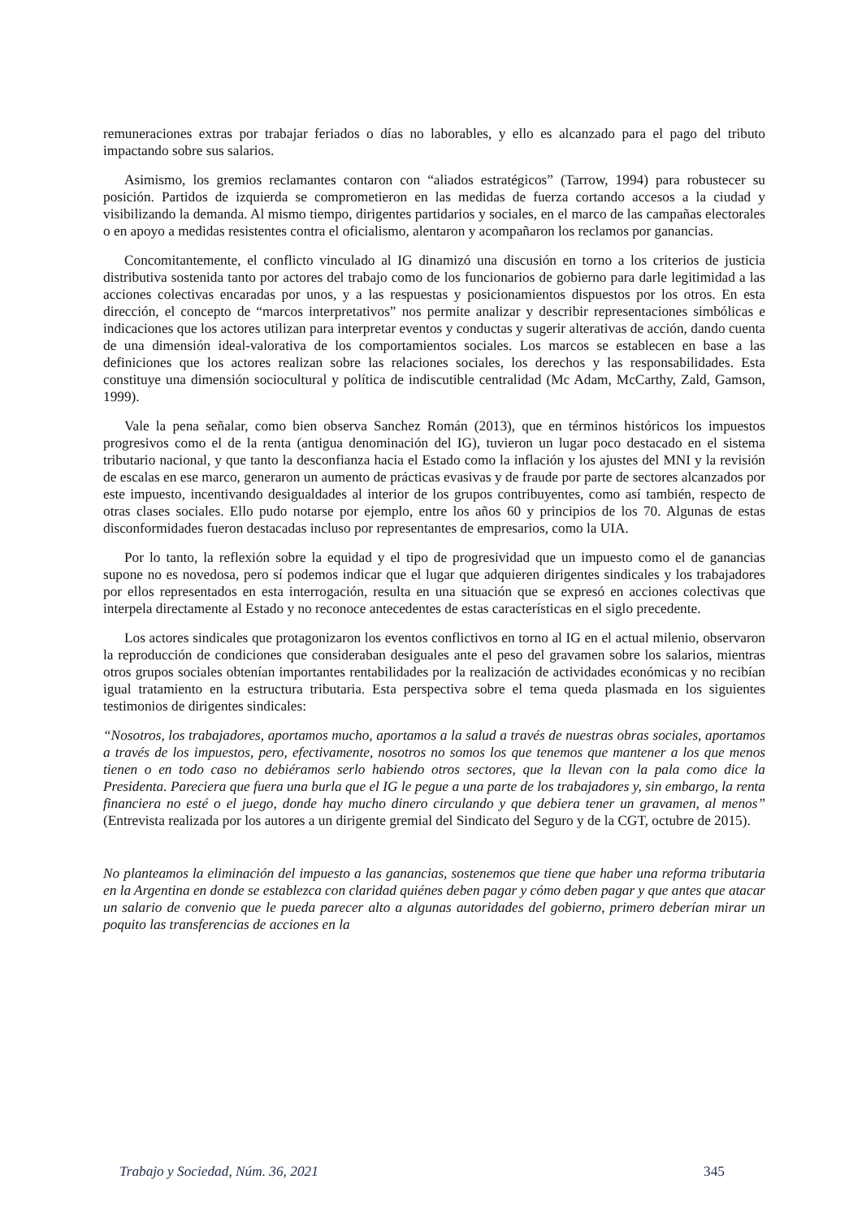remuneraciones extras por trabajar feriados o días no laborables, y ello es alcanzado para el pago del tributo impactando sobre sus salarios.
Asimismo, los gremios reclamantes contaron con “aliados estratégicos” (Tarrow, 1994) para robustecer su posición. Partidos de izquierda se comprometieron en las medidas de fuerza cortando accesos a la ciudad y visibilizando la demanda. Al mismo tiempo, dirigentes partidarios y sociales, en el marco de las campañas electorales o en apoyo a medidas resistentes contra el oficialismo, alentaron y acompañaron los reclamos por ganancias.
Concomitantemente, el conflicto vinculado al IG dinamizó una discusión en torno a los criterios de justicia distributiva sostenida tanto por actores del trabajo como de los funcionarios de gobierno para darle legitimidad a las acciones colectivas encaradas por unos, y a las respuestas y posicionamientos dispuestos por los otros. En esta dirección, el concepto de “marcos interpretativos” nos permite analizar y describir representaciones simbólicas e indicaciones que los actores utilizan para interpretar eventos y conductas y sugerir alterativas de acción, dando cuenta de una dimensión ideal-valorativa de los comportamientos sociales. Los marcos se establecen en base a las definiciones que los actores realizan sobre las relaciones sociales, los derechos y las responsabilidades. Esta constituye una dimensión sociocultural y política de indiscutible centralidad (Mc Adam, McCarthy, Zald, Gamson, 1999).
Vale la pena señalar, como bien observa Sanchez Román (2013), que en términos históricos los impuestos progresivos como el de la renta (antigua denominación del IG), tuvieron un lugar poco destacado en el sistema tributario nacional, y que tanto la desconfianza hacia el Estado como la inflación y los ajustes del MNI y la revisión de escalas en ese marco, generaron un aumento de prácticas evasivas y de fraude por parte de sectores alcanzados por este impuesto, incentivando desigualdades al interior de los grupos contribuyentes, como así también, respecto de otras clases sociales. Ello pudo notarse por ejemplo, entre los años 60 y principios de los 70. Algunas de estas disconformidades fueron destacadas incluso por representantes de empresarios, como la UIA.
Por lo tanto, la reflexión sobre la equidad y el tipo de progresividad que un impuesto como el de ganancias supone no es novedosa, pero sí podemos indicar que el lugar que adquieren dirigentes sindicales y los trabajadores por ellos representados en esta interrogación, resulta en una situación que se expresó en acciones colectivas que interpela directamente al Estado y no reconoce antecedentes de estas características en el siglo precedente.
Los actores sindicales que protagonizaron los eventos conflictivos en torno al IG en el actual milenio, observaron la reproducción de condiciones que consideraban desiguales ante el peso del gravamen sobre los salarios, mientras otros grupos sociales obtenían importantes rentabilidades por la realización de actividades económicas y no recibían igual tratamiento en la estructura tributaria. Esta perspectiva sobre el tema queda plasmada en los siguientes testimonios de dirigentes sindicales:
“Nosotros, los trabajadores, aportamos mucho, aportamos a la salud a través de nuestras obras sociales, aportamos a través de los impuestos, pero, efectivamente, nosotros no somos los que tenemos que mantener a los que menos tienen o en todo caso no debiéramos serlo habiendo otros sectores, que la llevan con la pala como dice la Presidenta. Pareciera que fuera una burla que el IG le pegue a una parte de los trabajadores y, sin embargo, la renta financiera no esté o el juego, donde hay mucho dinero circulando y que debiera tener un gravamen, al menos” (Entrevista realizada por los autores a un dirigente gremial del Sindicato del Seguro y de la CGT, octubre de 2015).
No planteamos la eliminación del impuesto a las ganancias, sostenemos que tiene que haber una reforma tributaria en la Argentina en donde se establezca con claridad quiénes deben pagar y cómo deben pagar y que antes que atacar un salario de convenio que le pueda parecer alto a algunas autoridades del gobierno, primero deberían mirar un poquito las transferencias de acciones en la
Trabajo y Sociedad, Núm. 36, 2021 345